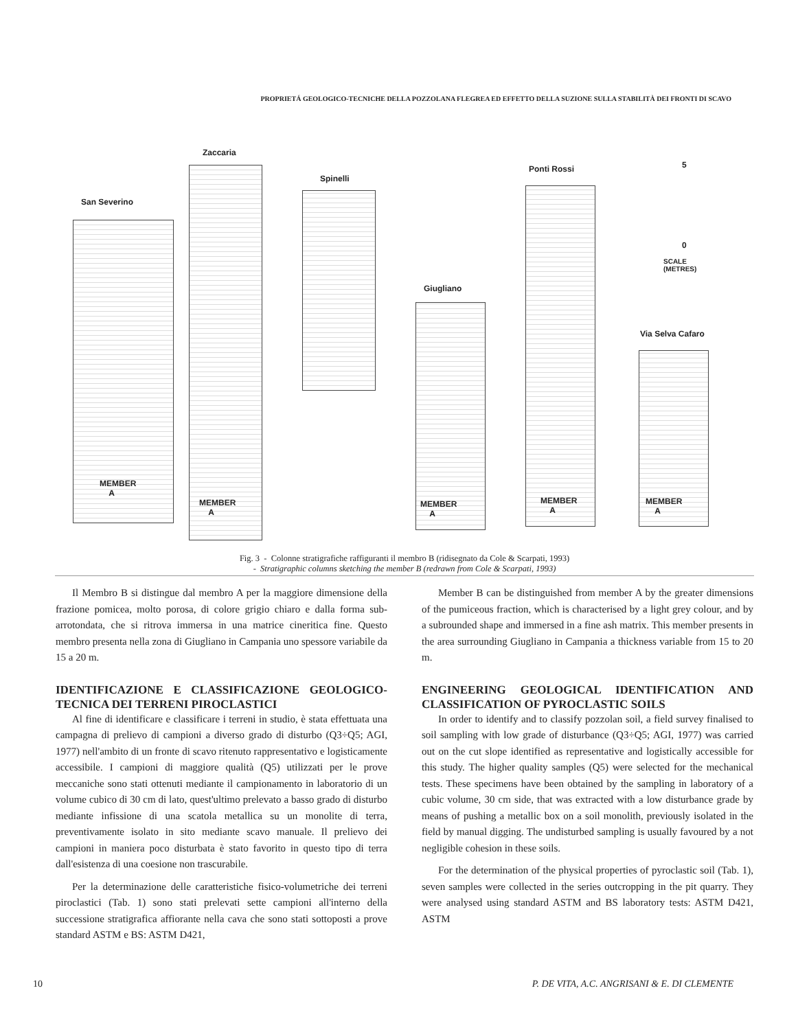PROPRIETÁ GEOLOGICO-TECNICHE DELLA POZZOLANA FLEGREA ED EFFETTO DELLA SUZIONE SULLA STABILITÀ DEI FRONTI DI SCAVO
San Severino
MEMBER
A
Zaccaria
MEMBER
A
Spinelli
Giugliano
MEMBER
A
Ponti Rossi
MEMBER
A
Via Selva Cafaro
MEMBER
A
5
0
SCALE
(METRES)
Fig. 3 - Colonne stratigrafiche raffiguranti il membro B (ridisegnato da Cole & Scarpati, 1993)
- Stratigraphic columns sketching the member B (redrawn from Cole & Scarpati, 1993)
Il Membro B si distingue dal membro A per la maggiore dimensione della frazione pomicea, molto porosa, di colore grigio chiaro e dalla forma sub-arrotondata, che si ritrova immersa in una matrice cineritica fine. Questo membro presenta nella zona di Giugliano in Campania uno spessore variabile da 15 a 20 m.
IDENTIFICAZIONE E CLASSIFICAZIONE GEOLOGICO-TECNICA DEI TERRENI PIROCLASTICI
Al fine di identificare e classificare i terreni in studio, è stata effettuata una campagna di prelievo di campioni a diverso grado di disturbo (Q3÷Q5; AGI, 1977) nell'ambito di un fronte di scavo ritenuto rappresentativo e logisticamente accessibile. I campioni di maggiore qualità (Q5) utilizzati per le prove meccaniche sono stati ottenuti mediante il campionamento in laboratorio di un volume cubico di 30 cm di lato, quest'ultimo prelevato a basso grado di disturbo mediante infissione di una scatola metallica su un monolite di terra, preventivamente isolato in sito mediante scavo manuale. Il prelievo dei campioni in maniera poco disturbata è stato favorito in questo tipo di terra dall'esistenza di una coesione non trascurabile.
Per la determinazione delle caratteristiche fisico-volumetriche dei terreni piroclastici (Tab. 1) sono stati prelevati sette campioni all'interno della successione stratigrafica affiorante nella cava che sono stati sottoposti a prove standard ASTM e BS: ASTM D421,
Member B can be distinguished from member A by the greater dimensions of the pumiceous fraction, which is characterised by a light grey colour, and by a subrounded shape and immersed in a fine ash matrix. This member presents in the area surrounding Giugliano in Campania a thickness variable from 15 to 20 m.
ENGINEERING GEOLOGICAL IDENTIFICATION AND CLASSIFICATION OF PYROCLASTIC SOILS
In order to identify and to classify pozzolan soil, a field survey finalised to soil sampling with low grade of disturbance (Q3÷Q5; AGI, 1977) was carried out on the cut slope identified as representative and logistically accessible for this study. The higher quality samples (Q5) were selected for the mechanical tests. These specimens have been obtained by the sampling in laboratory of a cubic volume, 30 cm side, that was extracted with a low disturbance grade by means of pushing a metallic box on a soil monolith, previously isolated in the field by manual digging. The undisturbed sampling is usually favoured by a not negligible cohesion in these soils.
For the determination of the physical properties of pyroclastic soil (Tab. 1), seven samples were collected in the series outcropping in the pit quarry. They were analysed using standard ASTM and BS laboratory tests: ASTM D421, ASTM
10 P. DE VITA, A.C. ANGRISANI & E. DI CLEMENTE